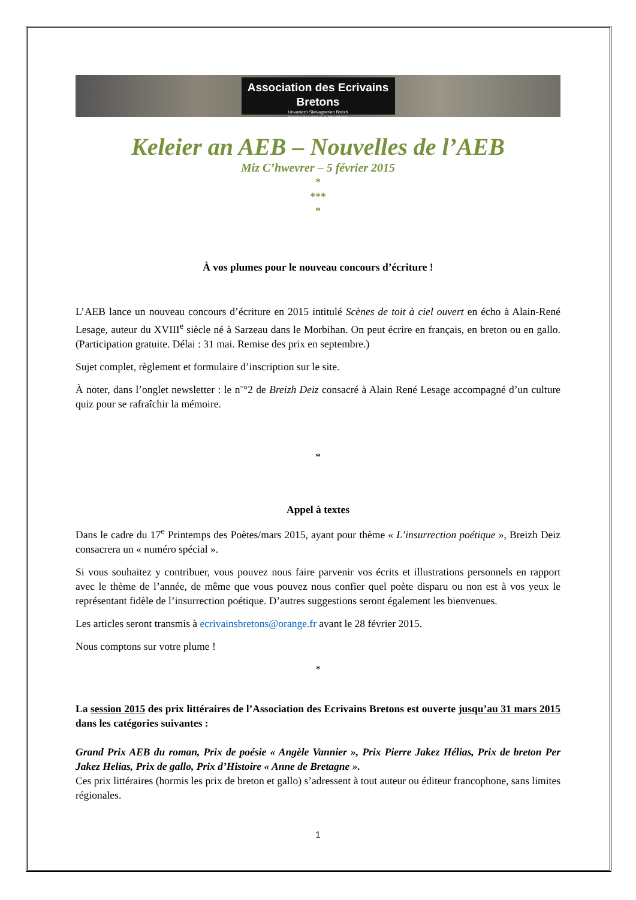Association des Ecrivains Bretons
Unvaniezh Skrivagnerien Breizh
Coterie des écrivous d'Bertègne
Keleier an AEB – Nouvelles de l’AEB
Miz C’hwevrer – 5 février 2015
*
***
*
À vos plumes pour le nouveau concours d’écriture !
L’AEB lance un nouveau concours d’écriture en 2015 intitulé Scènes de toit à ciel ouvert en écho à Alain-René Lesage, auteur du XVIII<sup>e</sup> siècle né à Sarzeau dans le Morbihan. On peut écrire en français, en breton ou en gallo. (Participation gratuite. Délai : 31 mai. Remise des prix en septembre.)
Sujet complet, règlement et formulaire d’inscription sur le site.
À noter, dans l’onglet newsletter : le n¨°2 de Breizh Deiz consacré à Alain René Lesage accompagné d’un culture quiz pour se rafraîchir la mémoire.
*
Appel à textes
Dans le cadre du 17<sup>e</sup> Printemps des Poètes/mars 2015, ayant pour thème « L’insurrection poétique », Breizh Deiz consacrera un « numéro spécial ».
Si vous souhaitez y contribuer, vous pouvez nous faire parvenir vos écrits et illustrations personnels en rapport avec le thème de l’année, de même que vous pouvez nous confier quel poète disparu ou non est à vos yeux le représentant fidèle de l’insurrection poétique. D’autres suggestions seront également les bienvenues.
Les articles seront transmis à ecrivainsbretons@orange.fr avant le 28 février 2015.
Nous comptons sur votre plume !
*
La session 2015 des prix littéraires de l’Association des Ecrivains Bretons est ouverte jusqu’au 31 mars 2015 dans les catégories suivantes :
Grand Prix AEB du roman, Prix de poésie « Angèle Vannier », Prix Pierre Jakez Hélias, Prix de breton Per Jakez Helias, Prix de gallo, Prix d’Histoire « Anne de Bretagne ».
Ces prix littéraires (hormis les prix de breton et gallo) s’adressent à tout auteur ou éditeur francophone, sans limites régionales.
1